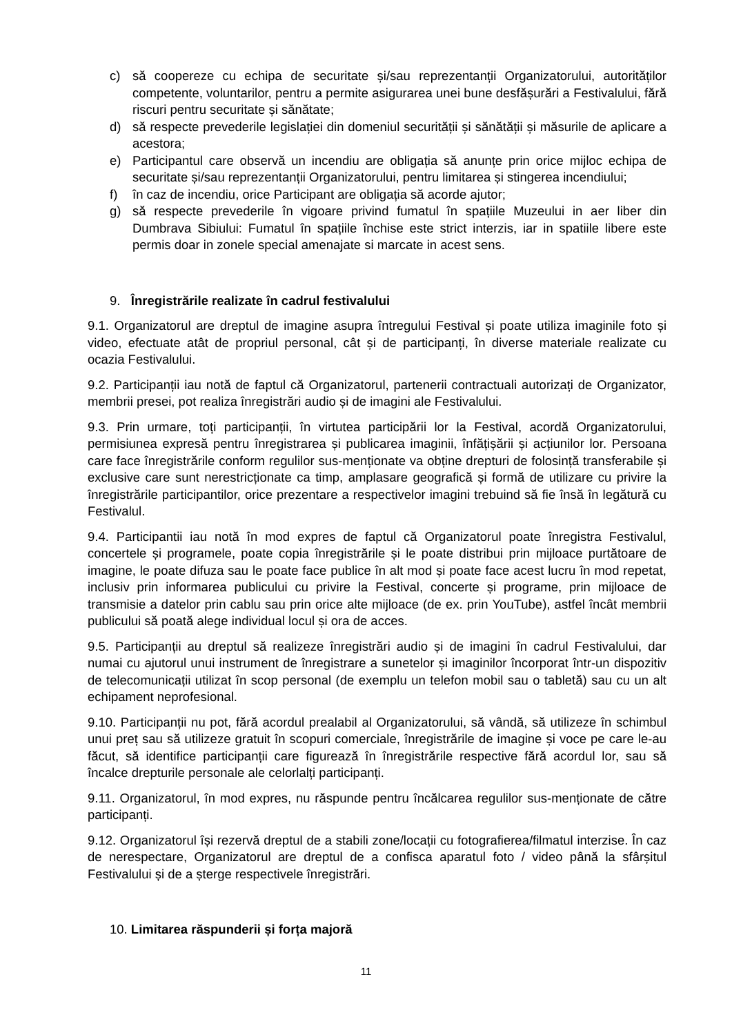c) să coopereze cu echipa de securitate și/sau reprezentanții Organizatorului, autorităților competente, voluntarilor, pentru a permite asigurarea unei bune desfășurări a Festivalului, fără riscuri pentru securitate și sănătate;
d) să respecte prevederile legislației din domeniul securității și sănătății și măsurile de aplicare a acestora;
e) Participantul care observă un incendiu are obligația să anunțe prin orice mijloc echipa de securitate și/sau reprezentanții Organizatorului, pentru limitarea și stingerea incendiului;
f) în caz de incendiu, orice Participant are obligația să acorde ajutor;
g) să respecte prevederile în vigoare privind fumatul în spațiile Muzeului in aer liber din Dumbrava Sibiului: Fumatul în spațiile închise este strict interzis, iar in spatiile libere este permis doar in zonele special amenajate si marcate in acest sens.
9. Înregistrările realizate în cadrul festivalului
9.1. Organizatorul are dreptul de imagine asupra întregului Festival și poate utiliza imaginile foto și video, efectuate atât de propriul personal, cât și de participanți, în diverse materiale realizate cu ocazia Festivalului.
9.2. Participanții iau notă de faptul că Organizatorul, partenerii contractuali autorizați de Organizator, membrii presei, pot realiza înregistrări audio și de imagini ale Festivalului.
9.3. Prin urmare, toți participanții, în virtutea participării lor la Festival, acordă Organizatorului, permisiunea expresă pentru înregistrarea și publicarea imaginii, înfățișării și acțiunilor lor. Persoana care face înregistrările conform regulilor sus-menționate va obține drepturi de folosință transferabile și exclusive care sunt nerestricționate ca timp, amplasare geografică și formă de utilizare cu privire la înregistrările participantilor, orice prezentare a respectivelor imagini trebuind să fie însă în legătură cu Festivalul.
9.4. Participantii iau notă în mod expres de faptul că Organizatorul poate înregistra Festivalul, concertele și programele, poate copia înregistrările și le poate distribui prin mijloace purtătoare de imagine, le poate difuza sau le poate face publice în alt mod și poate face acest lucru în mod repetat, inclusiv prin informarea publicului cu privire la Festival, concerte și programe, prin mijloace de transmisie a datelor prin cablu sau prin orice alte mijloace (de ex. prin YouTube), astfel încât membrii publicului să poată alege individual locul și ora de acces.
9.5. Participanții au dreptul să realizeze înregistrări audio și de imagini în cadrul Festivalului, dar numai cu ajutorul unui instrument de înregistrare a sunetelor și imaginilor încorporat într-un dispozitiv de telecomunicații utilizat în scop personal (de exemplu un telefon mobil sau o tabletă) sau cu un alt echipament neprofesional.
9.10. Participanții nu pot, fără acordul prealabil al Organizatorului, să vândă, să utilizeze în schimbul unui preț sau să utilizeze gratuit în scopuri comerciale, înregistrările de imagine și voce pe care le-au făcut, să identifice participanții care figurează în înregistrările respective fără acordul lor, sau să încalce drepturile personale ale celorlalți participanți.
9.11. Organizatorul, în mod expres, nu răspunde pentru încălcarea regulilor sus-menționate de către participanți.
9.12. Organizatorul își rezervă dreptul de a stabili zone/locații cu fotografierea/filmatul interzise. În caz de nerespectare, Organizatorul are dreptul de a confisca aparatul foto / video până la sfârșitul Festivalului și de a șterge respectivele înregistrări.
10. Limitarea răspunderii și forța majoră
11